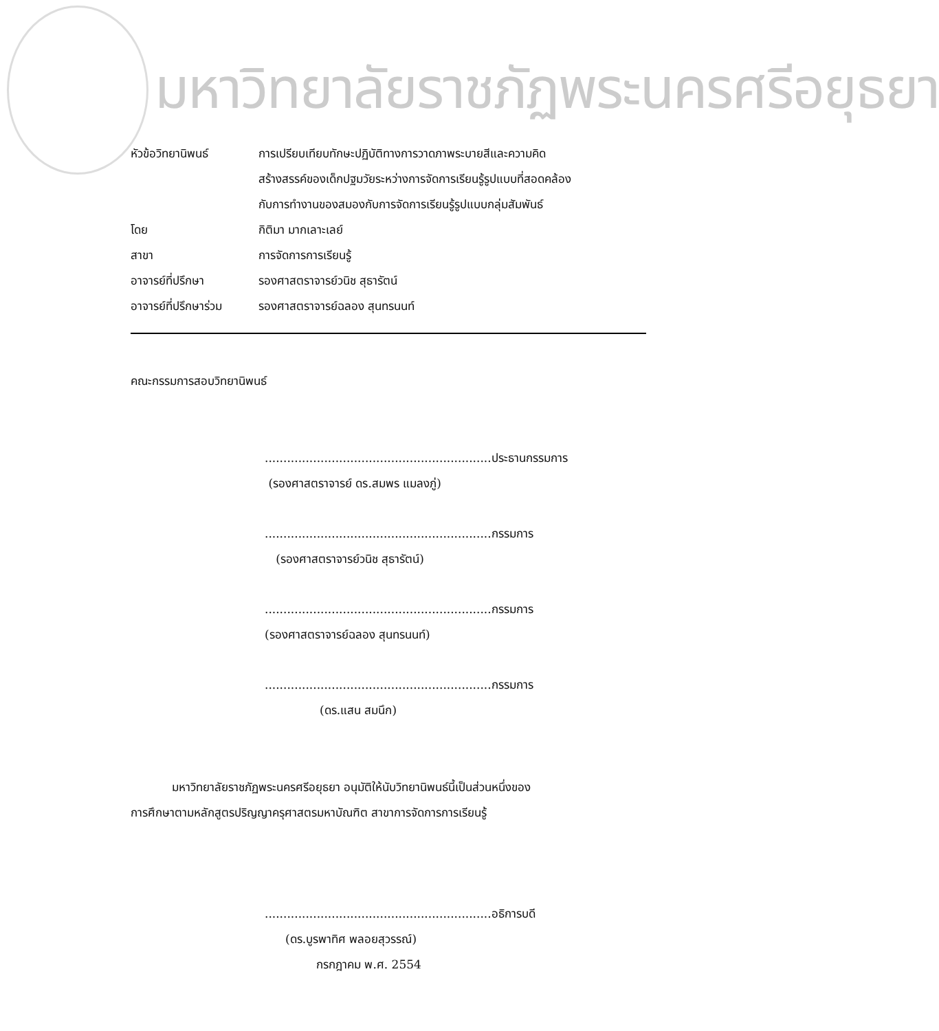มหาวิทยาลัยราชภัฏพระนครศรีอยุธยา
| หัวข้อวิทยานิพนธ์ | การเปรียบเทียบทักษะปฏิบัติทางการวาดภาพระบายสีและความคิด สร้างสรรค์ของเด็กปฐมวัยระหว่างการจัดการเรียนรู้รูปแบบที่สอดคล้อง กับการทำงานของสมองกับการจัดการเรียนรู้รูปแบบกลุ่มสัมพันธ์ |
| โดย | กิติมา มากเลาะเลย์ |
| สาขา | การจัดการการเรียนรู้ |
| อาจารย์ที่ปรึกษา | รองศาสตราจารย์วนิช สุธารัตน์ |
| อาจารย์ที่ปรึกษาร่วม | รองศาสตราจารย์ฉลอง สุนทรนนท์ |
คณะกรรมการสอบวิทยานิพนธ์
.............................................................ประธานกรรมการ
(รองศาสตราจารย์ ดร.สมพร แมลงภู่)
.............................................................กรรมการ
(รองศาสตราจารย์วนิช สุธารัตน์)
.............................................................กรรมการ
(รองศาสตราจารย์ฉลอง สุนทรนนท์)
.............................................................กรรมการ
(ดร.แสน สมนึก)
มหาวิทยาลัยราชภัฏพระนครศรีอยุธยา อนุมัติให้นับวิทยานิพนธ์นี้เป็นส่วนหนึ่งของ
การศึกษาตามหลักสูตรปริญญาครุศาสตรมหาบัณฑิต สาขาการจัดการการเรียนรู้
.............................................................อธิการบดี
(ดร.บูรพาทิศ พลอยสุวรรณ์)
กรกฎาคม พ.ศ. 2554